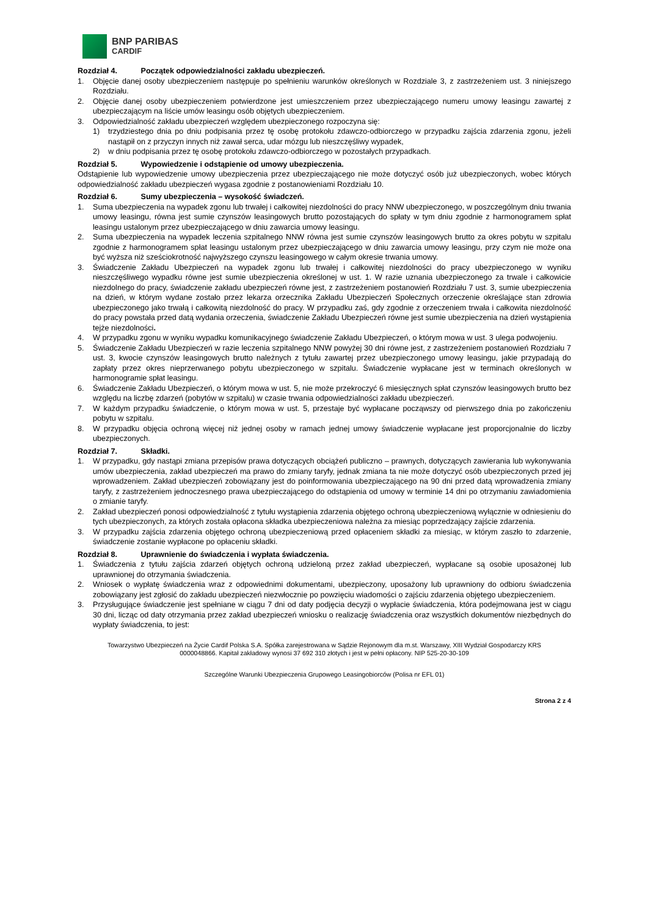BNP PARIBAS
CARDIF
Rozdział 4. Początek odpowiedzialności zakładu ubezpieczeń.
1. Objęcie danej osoby ubezpieczeniem następuje po spełnieniu warunków określonych w Rozdziale 3, z zastrzeżeniem ust. 3 niniejszego Rozdziału.
2. Objęcie danej osoby ubezpieczeniem potwierdzone jest umieszczeniem przez ubezpieczającego numeru umowy leasingu zawartej z ubezpieczającym na liście umów leasingu osób objętych ubezpieczeniem.
3. Odpowiedzialność zakładu ubezpieczeń względem ubezpieczonego rozpoczyna się:
1) trzydziestego dnia po dniu podpisania przez tę osobę protokołu zdawczo-odbiorczego w przypadku zajścia zdarzenia zgonu, jeżeli nastąpił on z przyczyn innych niż zawał serca, udar mózgu lub nieszczęśliwy wypadek,
2) w dniu podpisania przez tę osobę protokołu zdawczo-odbiorczego w pozostałych przypadkach.
Rozdział 5. Wypowiedzenie i odstąpienie od umowy ubezpieczenia.
Odstąpienie lub wypowiedzenie umowy ubezpieczenia przez ubezpieczającego nie może dotyczyć osób już ubezpieczonych, wobec których odpowiedzialność zakładu ubezpieczeń wygasa zgodnie z postanowieniami Rozdziału 10.
Rozdział 6. Sumy ubezpieczenia – wysokość świadczeń.
1. Suma ubezpieczenia na wypadek zgonu lub trwałej i całkowitej niezdolności do pracy NNW ubezpieczonego, w poszczególnym dniu trwania umowy leasingu, równa jest sumie czynszów leasingowych brutto pozostających do spłaty w tym dniu zgodnie z harmonogramem spłat leasingu ustalonym przez ubezpieczającego w dniu zawarcia umowy leasingu.
2. Suma ubezpieczenia na wypadek leczenia szpitalnego NNW równa jest sumie czynszów leasingowych brutto za okres pobytu w szpitalu zgodnie z harmonogramem spłat leasingu ustalonym przez ubezpieczającego w dniu zawarcia umowy leasingu, przy czym nie może ona być wyższa niż sześciokrotność najwyższego czynszu leasingowego w całym okresie trwania umowy.
3. Świadczenie Zakładu Ubezpieczeń na wypadek zgonu lub trwałej i całkowitej niezdolności do pracy ubezpieczonego w wyniku nieszczęśliwego wypadku równe jest sumie ubezpieczenia określonej w ust. 1. W razie uznania ubezpieczonego za trwale i całkowicie niezdolnego do pracy, świadczenie zakładu ubezpieczeń równe jest, z zastrzeżeniem postanowień Rozdziału 7 ust. 3, sumie ubezpieczenia na dzień, w którym wydane zostało przez lekarza orzecznika Zakładu Ubezpieczeń Społecznych orzeczenie określające stan zdrowia ubezpieczonego jako trwałą i całkowitą niezdolność do pracy. W przypadku zaś, gdy zgodnie z orzeczeniem trwała i całkowita niezdolność do pracy powstała przed datą wydania orzeczenia, świadczenie Zakładu Ubezpieczeń równe jest sumie ubezpieczenia na dzień wystąpienia tejże niezdolności.
4. W przypadku zgonu w wyniku wypadku komunikacyjnego świadczenie Zakładu Ubezpieczeń, o którym mowa w ust. 3 ulega podwojeniu.
5. Świadczenie Zakładu Ubezpieczeń w razie leczenia szpitalnego NNW powyżej 30 dni równe jest, z zastrzeżeniem postanowień Rozdziału 7 ust. 3, kwocie czynszów leasingowych brutto należnych z tytułu zawartej przez ubezpieczonego umowy leasingu, jakie przypadają do zapłaty przez okres nieprzerwanego pobytu ubezpieczonego w szpitalu. Świadczenie wypłacane jest w terminach określonych w harmonogramie spłat leasingu.
6. Świadczenie Zakładu Ubezpieczeń, o którym mowa w ust. 5, nie może przekroczyć 6 miesięcznych spłat czynszów leasingowych brutto bez względu na liczbę zdarzeń (pobytów w szpitalu) w czasie trwania odpowiedzialności zakładu ubezpieczeń.
7. W każdym przypadku świadczenie, o którym mowa w ust. 5, przestaje być wypłacane począwszy od pierwszego dnia po zakończeniu pobytu w szpitalu.
8. W przypadku objęcia ochroną więcej niż jednej osoby w ramach jednej umowy świadczenie wypłacane jest proporcjonalnie do liczby ubezpieczonych.
Rozdział 7. Składki.
1. W przypadku, gdy nastąpi zmiana przepisów prawa dotyczących obciążeń publiczno – prawnych, dotyczących zawierania lub wykonywania umów ubezpieczenia, zakład ubezpieczeń ma prawo do zmiany taryfy, jednak zmiana ta nie może dotyczyć osób ubezpieczonych przed jej wprowadzeniem. Zakład ubezpieczeń zobowiązany jest do poinformowania ubezpieczającego na 90 dni przed datą wprowadzenia zmiany taryfy, z zastrzeżeniem jednoczesnego prawa ubezpieczającego do odstąpienia od umowy w terminie 14 dni po otrzymaniu zawiadomienia o zmianie taryfy.
2. Zakład ubezpieczeń ponosi odpowiedzialność z tytułu wystąpienia zdarzenia objętego ochroną ubezpieczeniową wyłącznie w odniesieniu do tych ubezpieczonych, za których została opłacona składka ubezpieczeniowa należna za miesiąc poprzedzający zajście zdarzenia.
3. W przypadku zajścia zdarzenia objętego ochroną ubezpieczeniową przed opłaceniem składki za miesiąc, w którym zaszło to zdarzenie, świadczenie zostanie wypłacone po opłaceniu składki.
Rozdział 8. Uprawnienie do świadczenia i wypłata świadczenia.
1. Świadczenia z tytułu zajścia zdarzeń objętych ochroną udzieloną przez zakład ubezpieczeń, wypłacane są osobie uposażonej lub uprawnionej do otrzymania świadczenia.
2. Wniosek o wypłatę świadczenia wraz z odpowiednimi dokumentami, ubezpieczony, uposażony lub uprawniony do odbioru świadczenia zobowiązany jest zgłosić do zakładu ubezpieczeń niezwłocznie po powzięciu wiadomości o zajściu zdarzenia objętego ubezpieczeniem.
3. Przysługujące świadczenie jest spełniane w ciągu 7 dni od daty podjęcia decyzji o wypłacie świadczenia, która podejmowana jest w ciągu 30 dni, licząc od daty otrzymania przez zakład ubezpieczeń wniosku o realizację świadczenia oraz wszystkich dokumentów niezbędnych do wypłaty świadczenia, to jest:
Towarzystwo Ubezpieczeń na Życie Cardif Polska S.A. Spółka zarejestrowana w Sądzie Rejonowym dla m.st. Warszawy, XIII Wydział Gospodarczy KRS
0000048866. Kapitał zakładowy wynosi 37 692 310 złotych i jest w pełni opłacony. NIP 525-20-30-109
Szczególne Warunki Ubezpieczenia Grupowego Leasingobiorców (Polisa nr EFL 01)
Strona 2 z 4